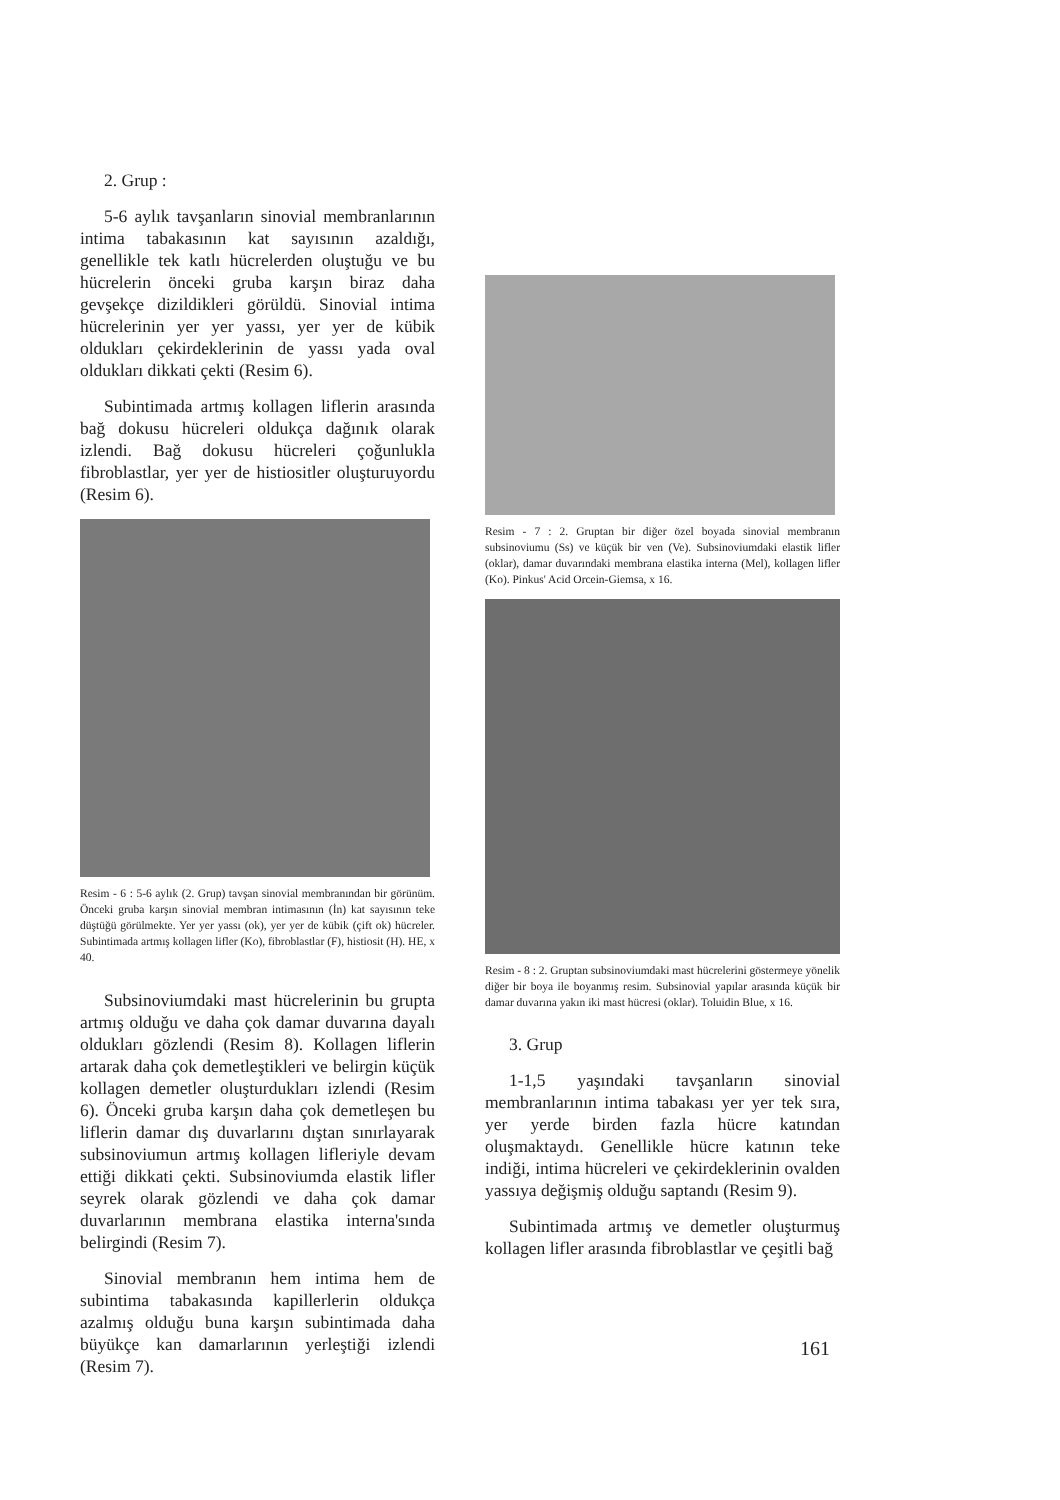2. Grup :
5-6 aylık tavşanların sinovial membranlarının intima tabakasının kat sayısının azaldığı, genellikle tek katlı hücrelerden oluştuğu ve bu hücrelerin önceki gruba karşın biraz daha gevşekçe dizildikleri görüldü. Sinovial intima hücrelerinin yer yer yassı, yer yer de kübik oldukları çekirdeklerinin de yassı yada oval oldukları dikkati çekti (Resim 6).
Subintimada artmış kollagen liflerin arasında bağ dokusu hücreleri oldukça dağınık olarak izlendi. Bağ dokusu hücreleri çoğunlukla fibroblastlar, yer yer de histiositler oluşturuyordu (Resim 6).
Resim - 6 : 5-6 aylık (2. Grup) tavşan sinovial membranından bir görünüm. Önceki gruba karşın sinovial membran intimasının (İn) kat sayısının teke düştüğü görülmekte. Yer yer yassı (ok), yer yer de kübik (çift ok) hücreler. Subintimada artmış kollagen lifler (Ko), fibroblastlar (F), histiosit (H). HE, x 40.
Subsinoviumdaki mast hücrelerinin bu grupta artmış olduğu ve daha çok damar duvarına dayalı oldukları gözlendi (Resim 8). Kollagen liflerin artarak daha çok demetleştikleri ve belirgin küçük kollagen demetler oluşturdukları izlendi (Resim 6). Önceki gruba karşın daha çok demetleşen bu liflerin damar dış duvarlarını dıştan sınırlayarak subsinoviumun artmış kollagen lifleriyle devam ettiği dikkati çekti. Subsinoviumda elastik lifler seyrek olarak gözlendi ve daha çok damar duvarlarının membrana elastika interna'sında belirgindi (Resim 7).
Sinovial membranın hem intima hem de subintima tabakasında kapillerlerin oldukça azalmış olduğu buna karşın subintimada daha büyükçe kan damarlarının yerleştiği izlendi (Resim 7).
Resim - 7 : 2. Gruptan bir diğer özel boyada sinovial membranın subsinoviumu (Ss) ve küçük bir ven (Ve). Subsinoviumdaki elastik lifler (oklar), damar duvarındaki membrana elastika interna (Mel), kollagen lifler (Ko). Pinkus' Acid Orcein-Giemsa, x 16.
Resim - 8 : 2. Gruptan subsinoviumdaki mast hücrelerini göstermeye yönelik diğer bir boya ile boyanmış resim. Subsinovial yapılar arasında küçük bir damar duvarına yakın iki mast hücresi (oklar). Toluidin Blue, x 16.
3. Grup
1-1,5 yaşındaki tavşanların sinovial membranlarının intima tabakası yer yer tek sıra, yer yerde birden fazla hücre katından oluşmaktaydı. Genellikle hücre katının teke indiği, intima hücreleri ve çekirdeklerinin ovalden yassıya değişmiş olduğu saptandı (Resim 9).
Subintimada artmış ve demetler oluşturmuş kollagen lifler arasında fibroblastlar ve çeşitli bağ
161